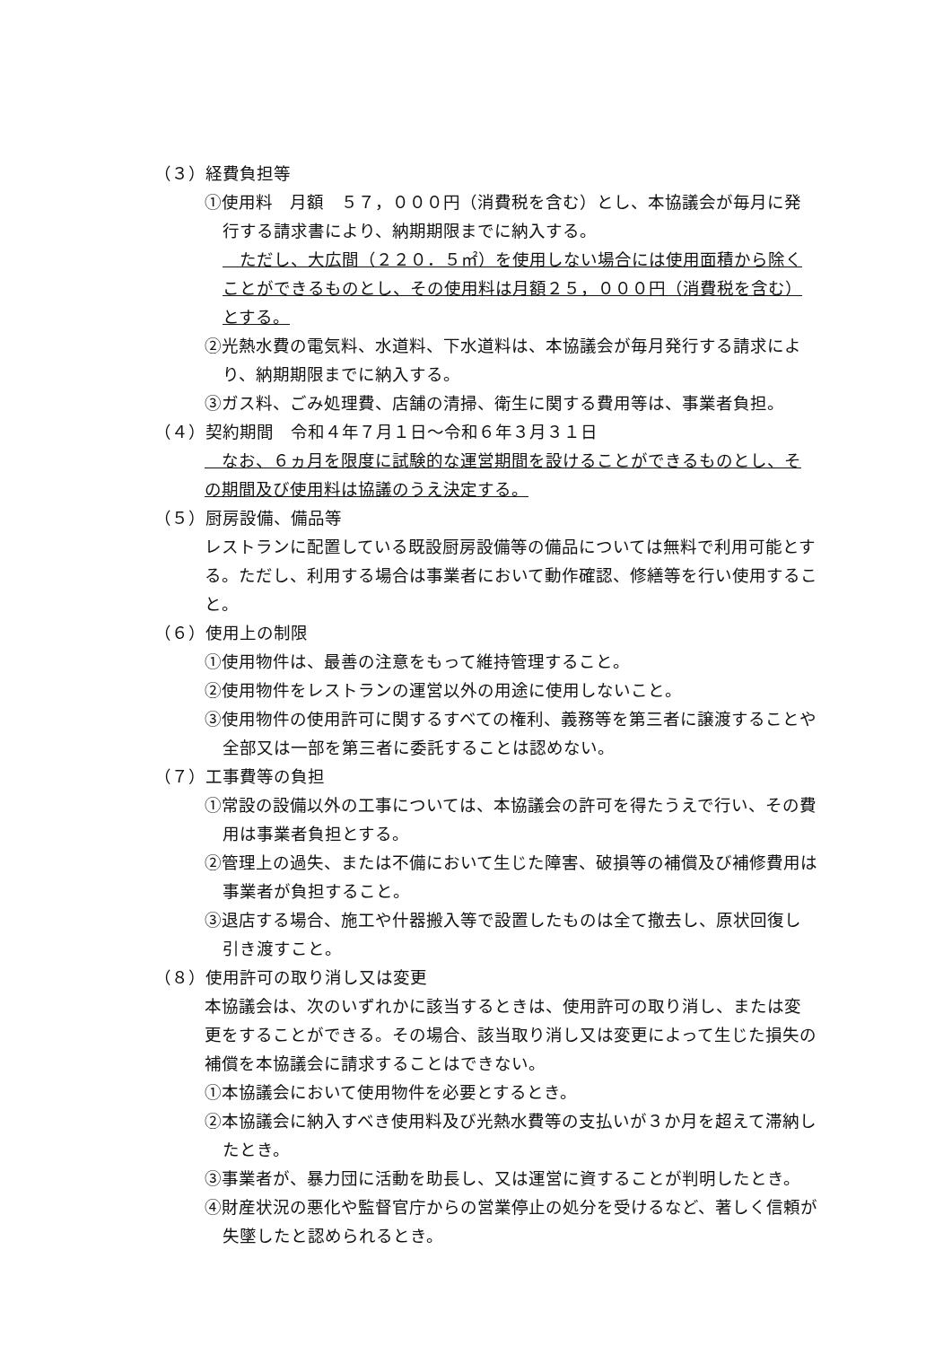（３）経費負担等
①使用料　月額　５７，０００円（消費税を含む）とし、本協議会が毎月に発行する請求書により、納期期限までに納入する。
　ただし、大広間（２２０．５㎡）を使用しない場合には使用面積から除くことができるものとし、その使用料は月額２５，０００円（消費税を含む）とする。
②光熱水費の電気料、水道料、下水道料は、本協議会が毎月発行する請求により、納期期限までに納入する。
③ガス料、ごみ処理費、店舗の清掃、衛生に関する費用等は、事業者負担。
（４）契約期間　令和４年７月１日～令和６年３月３１日
　なお、６ヵ月を限度に試験的な運営期間を設けることができるものとし、その期間及び使用料は協議のうえ決定する。
（５）厨房設備、備品等
レストランに配置している既設厨房設備等の備品については無料で利用可能とする。ただし、利用する場合は事業者において動作確認、修繕等を行い使用すること。
（６）使用上の制限
①使用物件は、最善の注意をもって維持管理すること。
②使用物件をレストランの運営以外の用途に使用しないこと。
③使用物件の使用許可に関するすべての権利、義務等を第三者に譲渡することや全部又は一部を第三者に委託することは認めない。
（７）工事費等の負担
①常設の設備以外の工事については、本協議会の許可を得たうえで行い、その費用は事業者負担とする。
②管理上の過失、または不備において生じた障害、破損等の補償及び補修費用は事業者が負担すること。
③退店する場合、施工や什器搬入等で設置したものは全て撤去し、原状回復し引き渡すこと。
（８）使用許可の取り消し又は変更
本協議会は、次のいずれかに該当するときは、使用許可の取り消し、または変更をすることができる。その場合、該当取り消し又は変更によって生じた損失の補償を本協議会に請求することはできない。
①本協議会において使用物件を必要とするとき。
②本協議会に納入すべき使用料及び光熱水費等の支払いが３か月を超えて滞納したとき。
③事業者が、暴力団に活動を助長し、又は運営に資することが判明したとき。
④財産状況の悪化や監督官庁からの営業停止の処分を受けるなど、著しく信頼が失墜したと認められるとき。